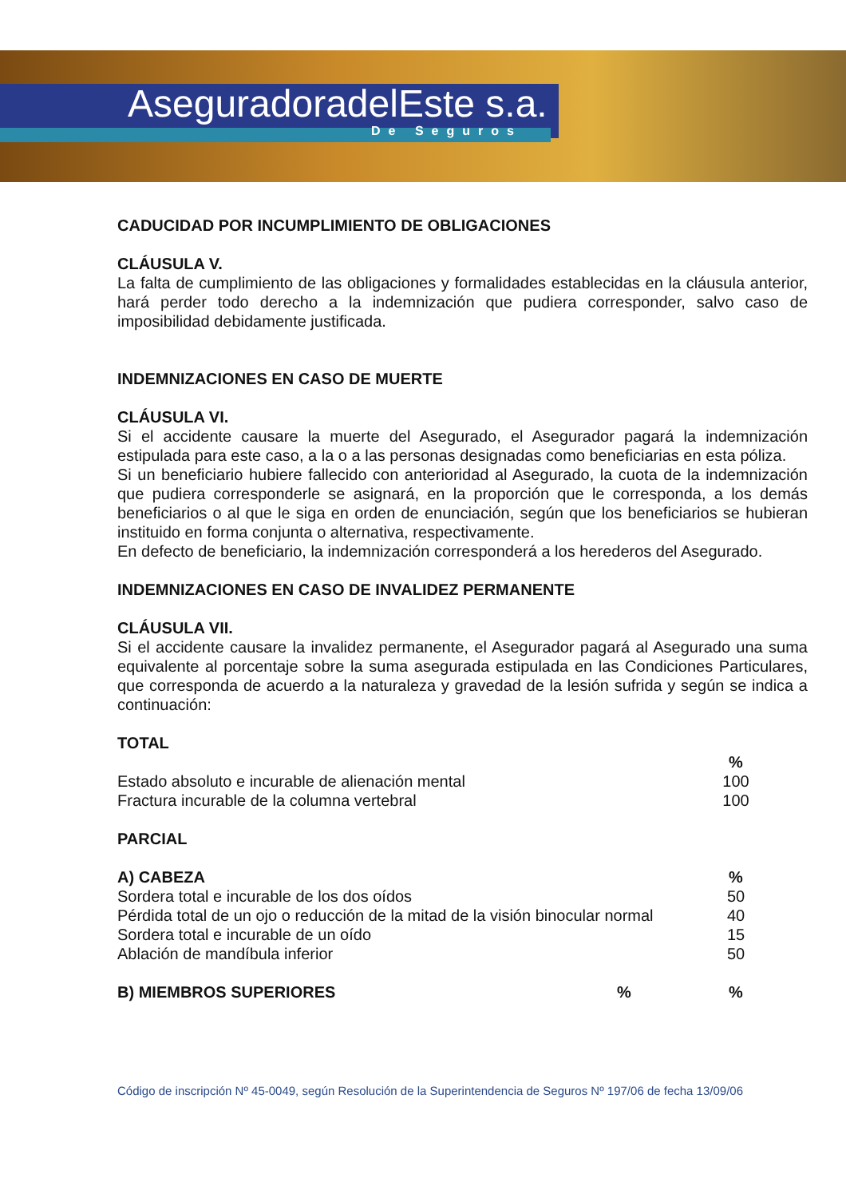AseguradoradelEste s.a.
De Seguros
CADUCIDAD POR INCUMPLIMIENTO DE OBLIGACIONES
CLÁUSULA V.
La falta de cumplimiento de las obligaciones y formalidades establecidas en la cláusula anterior, hará perder todo derecho a la indemnización que pudiera corresponder, salvo caso de imposibilidad debidamente justificada.
INDEMNIZACIONES EN CASO DE MUERTE
CLÁUSULA VI.
Si el accidente causare la muerte del Asegurado, el Asegurador pagará la indemnización estipulada para este caso, a la o a las personas designadas como beneficiarias en esta póliza.
Si un beneficiario hubiere fallecido con anterioridad al Asegurado, la cuota de la indemnización que pudiera corresponderle se asignará, en la proporción que le corresponda, a los demás beneficiarios o al que le siga en orden de enunciación, según que los beneficiarios se hubieran instituido en forma conjunta o alternativa, respectivamente.
En defecto de beneficiario, la indemnización corresponderá a los herederos del Asegurado.
INDEMNIZACIONES EN CASO DE INVALIDEZ PERMANENTE
CLÁUSULA VII.
Si el accidente causare la invalidez permanente, el Asegurador pagará al Asegurado una suma equivalente al porcentaje sobre la suma asegurada estipulada en las Condiciones Particulares, que corresponda de acuerdo a la naturaleza y gravedad de la lesión sufrida y según se indica a continuación:
TOTAL
| | % | |
| --- | --- | --- |
| Estado absoluto e incurable de alienación mental | 100 | |
| Fractura incurable de la columna vertebral | 100 | |
PARCIAL
| A) CABEZA | % | |
| --- | --- | --- |
| Sordera total e incurable de los dos oídos | 50 | |
| Pérdida total de un ojo o reducción de la mitad de la visión binocular normal | 40 | |
| Sordera total e incurable de un oído | 15 | |
| Ablación de mandíbula inferior | 50 | |
| B) MIEMBROS SUPERIORES | % | % | |
| --- | --- | --- | --- |
Código de inscripción Nº 45-0049, según Resolución de la Superintendencia de Seguros Nº 197/06 de fecha 13/09/06